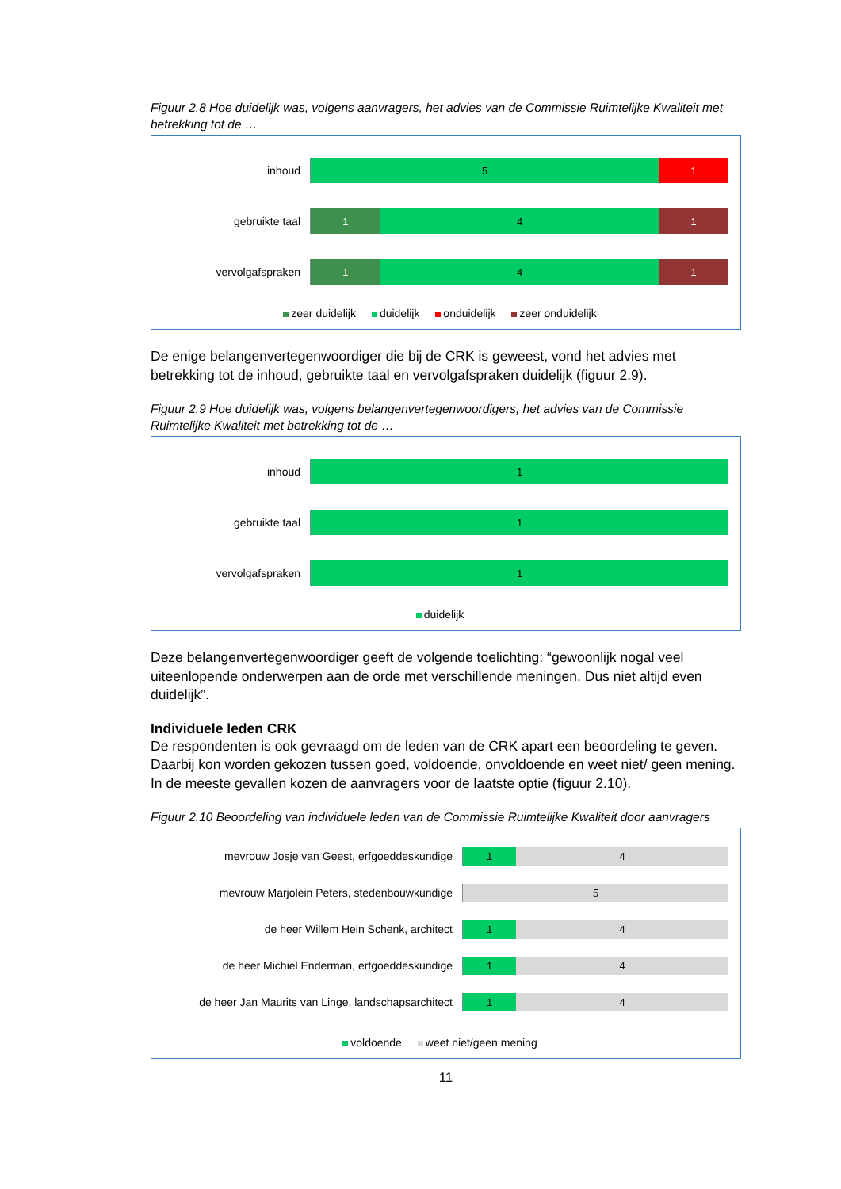Figuur 2.8 Hoe duidelijk was, volgens aanvragers, het advies van de Commissie Ruimtelijke Kwaliteit met betrekking tot de …
inhoud
5 1
gebruikte taal
1 4 1
vervolgafspraken
1 4 1
zeer duidelijk duidelijk onduidelijk zeer onduidelijk
De enige belangenvertegenwoordiger die bij de CRK is geweest, vond het advies met betrekking tot de inhoud, gebruikte taal en vervolgafspraken duidelijk (figuur 2.9).
Figuur 2.9 Hoe duidelijk was, volgens belangenvertegenwoordigers, het advies van de Commissie Ruimtelijke Kwaliteit met betrekking tot de …
inhoud
1
gebruikte taal
1
vervolgafspraken
1
duidelijk
Deze belangenvertegenwoordiger geeft de volgende toelichting: “gewoonlijk nogal veel uiteenlopende onderwerpen aan de orde met verschillende meningen. Dus niet altijd even duidelijk”.
Individuele leden CRK
De respondenten is ook gevraagd om de leden van de CRK apart een beoordeling te geven. Daarbij kon worden gekozen tussen goed, voldoende, onvoldoende en weet niet/ geen mening. In de meeste gevallen kozen de aanvragers voor de laatste optie (figuur 2.10).
Figuur 2.10 Beoordeling van individuele leden van de Commissie Ruimtelijke Kwaliteit door aanvragers
mevrouw Josje van Geest, erfgoeddeskundige
1 4
mevrouw Marjolein Peters, stedenbouwkundige
5
de heer Willem Hein Schenk, architect
1 4
de heer Michiel Enderman, erfgoeddeskundige
1 4
de heer Jan Maurits van Linge, landschapsarchitect
1 4
voldoende weet niet/geen mening
11